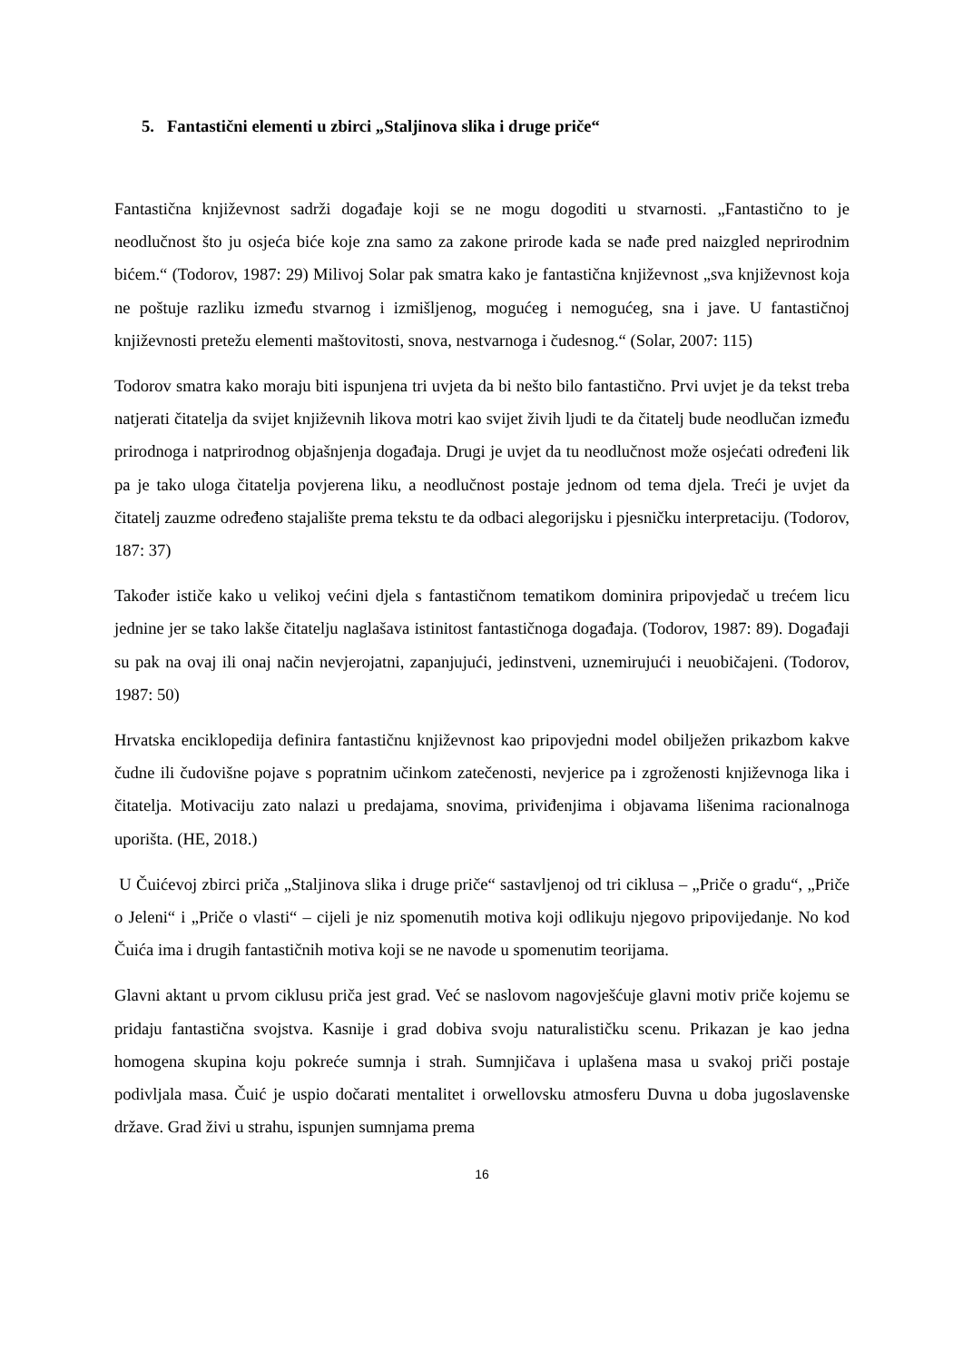5. Fantastični elementi u zbirci „Staljinova slika i druge priče“
Fantastična književnost sadrži događaje koji se ne mogu dogoditi u stvarnosti. „Fantastično to je neodlučnost što ju osjeća biće koje zna samo za zakone prirode kada se nađe pred naizgled neprirodnim bićem.“ (Todorov, 1987: 29) Milivoj Solar pak smatra kako je fantastična književnost „sva književnost koja ne poštuje razliku između stvarnog i izmišljenog, mogućeg i nemogućeg, sna i jave. U fantastičnoj književnosti pretežu elementi maštovitosti, snova, nestvarnoga i čudesnog.“ (Solar, 2007: 115)
Todorov smatra kako moraju biti ispunjena tri uvjeta da bi nešto bilo fantastično. Prvi uvjet je da tekst treba natjerati čitatelja da svijet književnih likova motri kao svijet živih ljudi te da čitatelj bude neodlučan između prirodnoga i natprirodnog objašnjenja događaja. Drugi je uvjet da tu neodlučnost može osjećati određeni lik pa je tako uloga čitatelja povjerena liku, a neodlučnost postaje jednom od tema djela. Treći je uvjet da čitatelj zauzme određeno stajalište prema tekstu te da odbaci alegorijsku i pjesničku interpretaciju. (Todorov, 187: 37)
Također ističe kako u velikoj većini djela s fantastičnom tematikom dominira pripovjedač u trećem licu jednine jer se tako lakše čitatelju naglašava istinitost fantastičnoga događaja. (Todorov, 1987: 89). Događaji su pak na ovaj ili onaj način nevjerojatni, zapanjujući, jedinstveni, uznemirujući i neuobičajeni. (Todorov, 1987: 50)
Hrvatska enciklopedija definira fantastičnu književnost kao pripovjedni model obilježen prikazbom kakve čudne ili čudovišne pojave s popratnim učinkom zatečenosti, nevjerice pa i zgroženosti književnoga lika i čitatelja. Motivaciju zato nalazi u predajama, snovima, priviđenjima i objavama lišenima racionalnoga uporišta. (HE, 2018.)
U Čuićevoj zbirci priča „Staljinova slika i druge priče“ sastavljenoj od tri ciklusa – „Priče o gradu“, „Priče o Jeleni“ i „Priče o vlasti“ – cijeli je niz spomenutih motiva koji odlikuju njegovo pripovijedanje. No kod Čuića ima i drugih fantastičnih motiva koji se ne navode u spomenutim teorijama.
Glavni aktant u prvom ciklusu priča jest grad. Već se naslovom nagovješćuje glavni motiv priče kojemu se pridaju fantastična svojstva. Kasnije i grad dobiva svoju naturalističku scenu. Prikazan je kao jedna homogena skupina koju pokreće sumnja i strah. Sumnjičava i uplašena masa u svakoj priči postaje podivljala masa. Čuić je uspio dočarati mentalitet i orwellovsku atmosferu Duvna u doba jugoslavenske države. Grad živi u strahu, ispunjen sumnjama prema
16